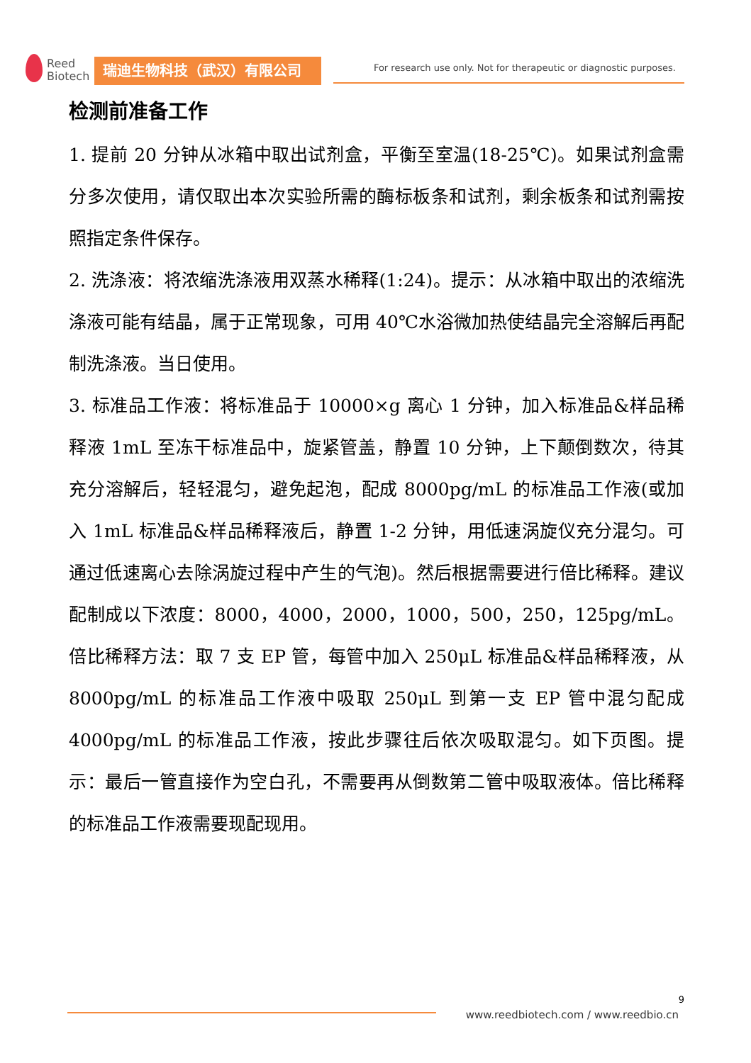Reed
Biotech
瑞迪生物科技（武汉）有限公司
For research use only. Not for therapeutic or diagnostic purposes.
检测前准备工作
1. 提前 20 分钟从冰箱中取出试剂盒，平衡至室温(18-25℃)。如果试剂盒需分多次使用，请仅取出本次实验所需的酶标板条和试剂，剩余板条和试剂需按照指定条件保存。
2. 洗涤液：将浓缩洗涤液用双蒸水稀释(1:24)。提示：从冰箱中取出的浓缩洗涤液可能有结晶，属于正常现象，可用 40℃水浴微加热使结晶完全溶解后再配制洗涤液。当日使用。
3. 标准品工作液：将标准品于 10000×g 离心 1 分钟，加入标准品&样品稀释液 1mL 至冻干标准品中，旋紧管盖，静置 10 分钟，上下颠倒数次，待其充分溶解后，轻轻混匀，避免起泡，配成 8000pg/mL 的标准品工作液(或加入 1mL 标准品&样品稀释液后，静置 1-2 分钟，用低速涡旋仪充分混匀。可通过低速离心去除涡旋过程中产生的气泡)。然后根据需要进行倍比稀释。建议配制成以下浓度：8000，4000，2000，1000，500，250，125pg/mL。倍比稀释方法：取 7 支 EP 管，每管中加入 250μL 标准品&样品稀释液，从 8000pg/mL 的标准品工作液中吸取 250μL 到第一支 EP 管中混匀配成 4000pg/mL 的标准品工作液，按此步骤往后依次吸取混匀。如下页图。提示：最后一管直接作为空白孔，不需要再从倒数第二管中吸取液体。倍比稀释的标准品工作液需要现配现用。
9
www.reedbiotech.com / www.reedbio.cn